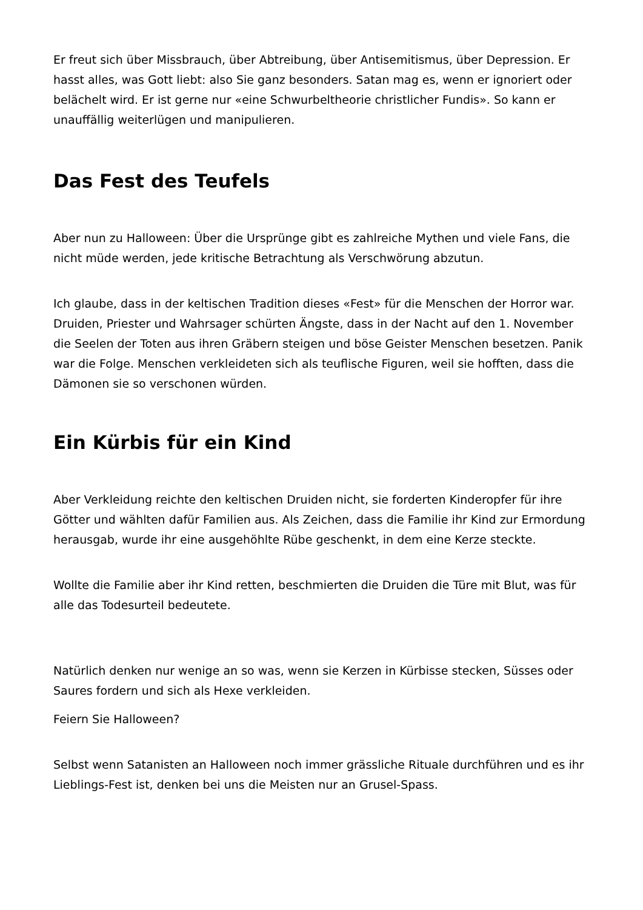Er freut sich über Missbrauch, über Abtreibung, über Antisemitismus, über Depression. Er hasst alles, was Gott liebt: also Sie ganz besonders. Satan mag es, wenn er ignoriert oder belächelt wird. Er ist gerne nur «eine Schwurbeltheorie christlicher Fundis». So kann er unauffällig weiterlügen und manipulieren.
Das Fest des Teufels
Aber nun zu Halloween: Über die Ursprünge gibt es zahlreiche Mythen und viele Fans, die nicht müde werden, jede kritische Betrachtung als Verschwörung abzutun.
Ich glaube, dass in der keltischen Tradition dieses «Fest» für die Menschen der Horror war. Druiden, Priester und Wahrsager schürten Ängste, dass in der Nacht auf den 1. November die Seelen der Toten aus ihren Gräbern steigen und böse Geister Menschen besetzen. Panik war die Folge. Menschen verkleideten sich als teuflische Figuren, weil sie hofften, dass die Dämonen sie so verschonen würden.
Ein Kürbis für ein Kind
Aber Verkleidung reichte den keltischen Druiden nicht, sie forderten Kinderopfer für ihre Götter und wählten dafür Familien aus. Als Zeichen, dass die Familie ihr Kind zur Ermordung herausgab, wurde ihr eine ausgehöhlte Rübe geschenkt, in dem eine Kerze steckte.
Wollte die Familie aber ihr Kind retten, beschmierten die Druiden die Türe mit Blut, was für alle das Todesurteil bedeutete.
Natürlich denken nur wenige an so was, wenn sie Kerzen in Kürbisse stecken, Süsses oder Saures fordern und sich als Hexe verkleiden.
Feiern Sie Halloween?
Selbst wenn Satanisten an Halloween noch immer grässliche Rituale durchführen und es ihr Lieblings-Fest ist, denken bei uns die Meisten nur an Grusel-Spass.